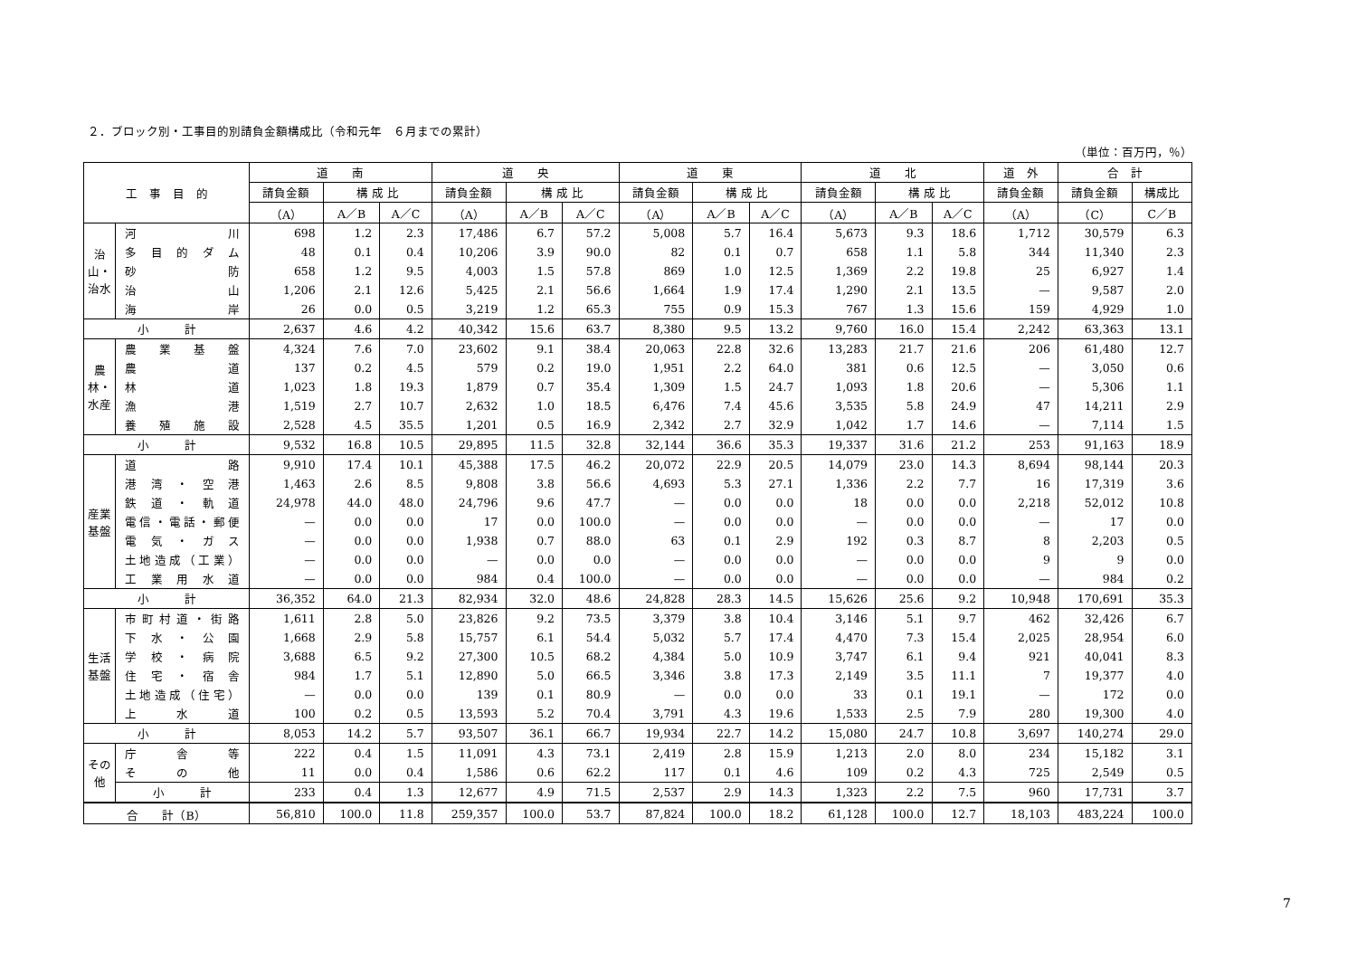２．ブロック別・工事目的別請負金額構成比（令和元年　６月までの累計）
（単位：百万円，％）
| 工 事 目 的 | | 道 南 | | | 道 央 | | | 道 東 | | | 道 北 | | | 道 外 | 合 計 | |
| --- | --- | --- | --- | --- | --- | --- | --- | --- | --- | --- | --- | --- | --- | --- | --- | --- |
| | | 請負金額 | 構 成 比 | | 請負金額 | 構 成 比 | | 請負金額 | 構 成 比 | | 請負金額 | 構 成 比 | | 請負金額 | 請負金額 | 構成比 |
| | | （A） | A／B | A／C | （A） | A／B | A／C | （A） | A／B | A／C | （A） | A／B | A／C | （A） | （C） | C／B |
| 治山・治水 | 河川 | 698 | 1.2 | 2.3 | 17,486 | 6.7 | 57.2 | 5,008 | 5.7 | 16.4 | 5,673 | 9.3 | 18.6 | 1,712 | 30,579 | 6.3 |
| | 多目的ダム | 48 | 0.1 | 0.4 | 10,206 | 3.9 | 90.0 | 82 | 0.1 | 0.7 | 658 | 1.1 | 5.8 | 344 | 11,340 | 2.3 |
| | 砂防 | 658 | 1.2 | 9.5 | 4,003 | 1.5 | 57.8 | 869 | 1.0 | 12.5 | 1,369 | 2.2 | 19.8 | 25 | 6,927 | 1.4 |
| | 治山 | 1,206 | 2.1 | 12.6 | 5,425 | 2.1 | 56.6 | 1,664 | 1.9 | 17.4 | 1,290 | 2.1 | 13.5 | — | 9,587 | 2.0 |
| | 海岸 | 26 | 0.0 | 0.5 | 3,219 | 1.2 | 65.3 | 755 | 0.9 | 15.3 | 767 | 1.3 | 15.6 | 159 | 4,929 | 1.0 |
| 小 計 | | 2,637 | 4.6 | 4.2 | 40,342 | 15.6 | 63.7 | 8,380 | 9.5 | 13.2 | 9,760 | 16.0 | 15.4 | 2,242 | 63,363 | 13.1 |
| 農林・水産 | 農業基盤 | 4,324 | 7.6 | 7.0 | 23,602 | 9.1 | 38.4 | 20,063 | 22.8 | 32.6 | 13,283 | 21.7 | 21.6 | 206 | 61,480 | 12.7 |
| | 農道 | 137 | 0.2 | 4.5 | 579 | 0.2 | 19.0 | 1,951 | 2.2 | 64.0 | 381 | 0.6 | 12.5 | — | 3,050 | 0.6 |
| | 林道 | 1,023 | 1.8 | 19.3 | 1,879 | 0.7 | 35.4 | 1,309 | 1.5 | 24.7 | 1,093 | 1.8 | 20.6 | — | 5,306 | 1.1 |
| | 漁港 | 1,519 | 2.7 | 10.7 | 2,632 | 1.0 | 18.5 | 6,476 | 7.4 | 45.6 | 3,535 | 5.8 | 24.9 | 47 | 14,211 | 2.9 |
| | 養殖施設 | 2,528 | 4.5 | 35.5 | 1,201 | 0.5 | 16.9 | 2,342 | 2.7 | 32.9 | 1,042 | 1.7 | 14.6 | — | 7,114 | 1.5 |
| 小 計 | | 9,532 | 16.8 | 10.5 | 29,895 | 11.5 | 32.8 | 32,144 | 36.6 | 35.3 | 19,337 | 31.6 | 21.2 | 253 | 91,163 | 18.9 |
| 産業基盤 | 道路 | 9,910 | 17.4 | 10.1 | 45,388 | 17.5 | 46.2 | 20,072 | 22.9 | 20.5 | 14,079 | 23.0 | 14.3 | 8,694 | 98,144 | 20.3 |
| | 港湾・空港 | 1,463 | 2.6 | 8.5 | 9,808 | 3.8 | 56.6 | 4,693 | 5.3 | 27.1 | 1,336 | 2.2 | 7.7 | 16 | 17,319 | 3.6 |
| | 鉄道・軌道 | 24,978 | 44.0 | 48.0 | 24,796 | 9.6 | 47.7 | — | 0.0 | 0.0 | 18 | 0.0 | 0.0 | 2,218 | 52,012 | 10.8 |
| | 電信・電話・郵便 | — | 0.0 | 0.0 | 17 | 0.0 | 100.0 | — | 0.0 | 0.0 | — | 0.0 | 0.0 | — | 17 | 0.0 |
| | 電気・ガス | — | 0.0 | 0.0 | 1,938 | 0.7 | 88.0 | 63 | 0.1 | 2.9 | 192 | 0.3 | 8.7 | 8 | 2,203 | 0.5 |
| | 土地造成（工業） | — | 0.0 | 0.0 | — | 0.0 | 0.0 | — | 0.0 | 0.0 | — | 0.0 | 0.0 | 9 | 9 | 0.0 |
| | 工業用水道 | — | 0.0 | 0.0 | 984 | 0.4 | 100.0 | — | 0.0 | 0.0 | — | 0.0 | 0.0 | — | 984 | 0.2 |
| 小 計 | | 36,352 | 64.0 | 21.3 | 82,934 | 32.0 | 48.6 | 24,828 | 28.3 | 14.5 | 15,626 | 25.6 | 9.2 | 10,948 | 170,691 | 35.3 |
| 生活基盤 | 市町村道・街路 | 1,611 | 2.8 | 5.0 | 23,826 | 9.2 | 73.5 | 3,379 | 3.8 | 10.4 | 3,146 | 5.1 | 9.7 | 462 | 32,426 | 6.7 |
| | 下水・公園 | 1,668 | 2.9 | 5.8 | 15,757 | 6.1 | 54.4 | 5,032 | 5.7 | 17.4 | 4,470 | 7.3 | 15.4 | 2,025 | 28,954 | 6.0 |
| | 学校・病院 | 3,688 | 6.5 | 9.2 | 27,300 | 10.5 | 68.2 | 4,384 | 5.0 | 10.9 | 3,747 | 6.1 | 9.4 | 921 | 40,041 | 8.3 |
| | 住宅・宿舎 | 984 | 1.7 | 5.1 | 12,890 | 5.0 | 66.5 | 3,346 | 3.8 | 17.3 | 2,149 | 3.5 | 11.1 | 7 | 19,377 | 4.0 |
| | 土地造成（住宅） | — | 0.0 | 0.0 | 139 | 0.1 | 80.9 | — | 0.0 | 0.0 | 33 | 0.1 | 19.1 | — | 172 | 0.0 |
| | 上水道 | 100 | 0.2 | 0.5 | 13,593 | 5.2 | 70.4 | 3,791 | 4.3 | 19.6 | 1,533 | 2.5 | 7.9 | 280 | 19,300 | 4.0 |
| 小 計 | | 8,053 | 14.2 | 5.7 | 93,507 | 36.1 | 66.7 | 19,934 | 22.7 | 14.2 | 15,080 | 24.7 | 10.8 | 3,697 | 140,274 | 29.0 |
| その他 | 庁舎等 | 222 | 0.4 | 1.5 | 11,091 | 4.3 | 73.1 | 2,419 | 2.8 | 15.9 | 1,213 | 2.0 | 8.0 | 234 | 15,182 | 3.1 |
| | その他 | 11 | 0.0 | 0.4 | 1,586 | 0.6 | 62.2 | 117 | 0.1 | 4.6 | 109 | 0.2 | 4.3 | 725 | 2,549 | 0.5 |
| | 小 計 | 233 | 0.4 | 1.3 | 12,677 | 4.9 | 71.5 | 2,537 | 2.9 | 14.3 | 1,323 | 2.2 | 7.5 | 960 | 17,731 | 3.7 |
| 合 計（B） | | 56,810 | 100.0 | 11.8 | 259,357 | 100.0 | 53.7 | 87,824 | 100.0 | 18.2 | 61,128 | 100.0 | 12.7 | 18,103 | 483,224 | 100.0 |
7